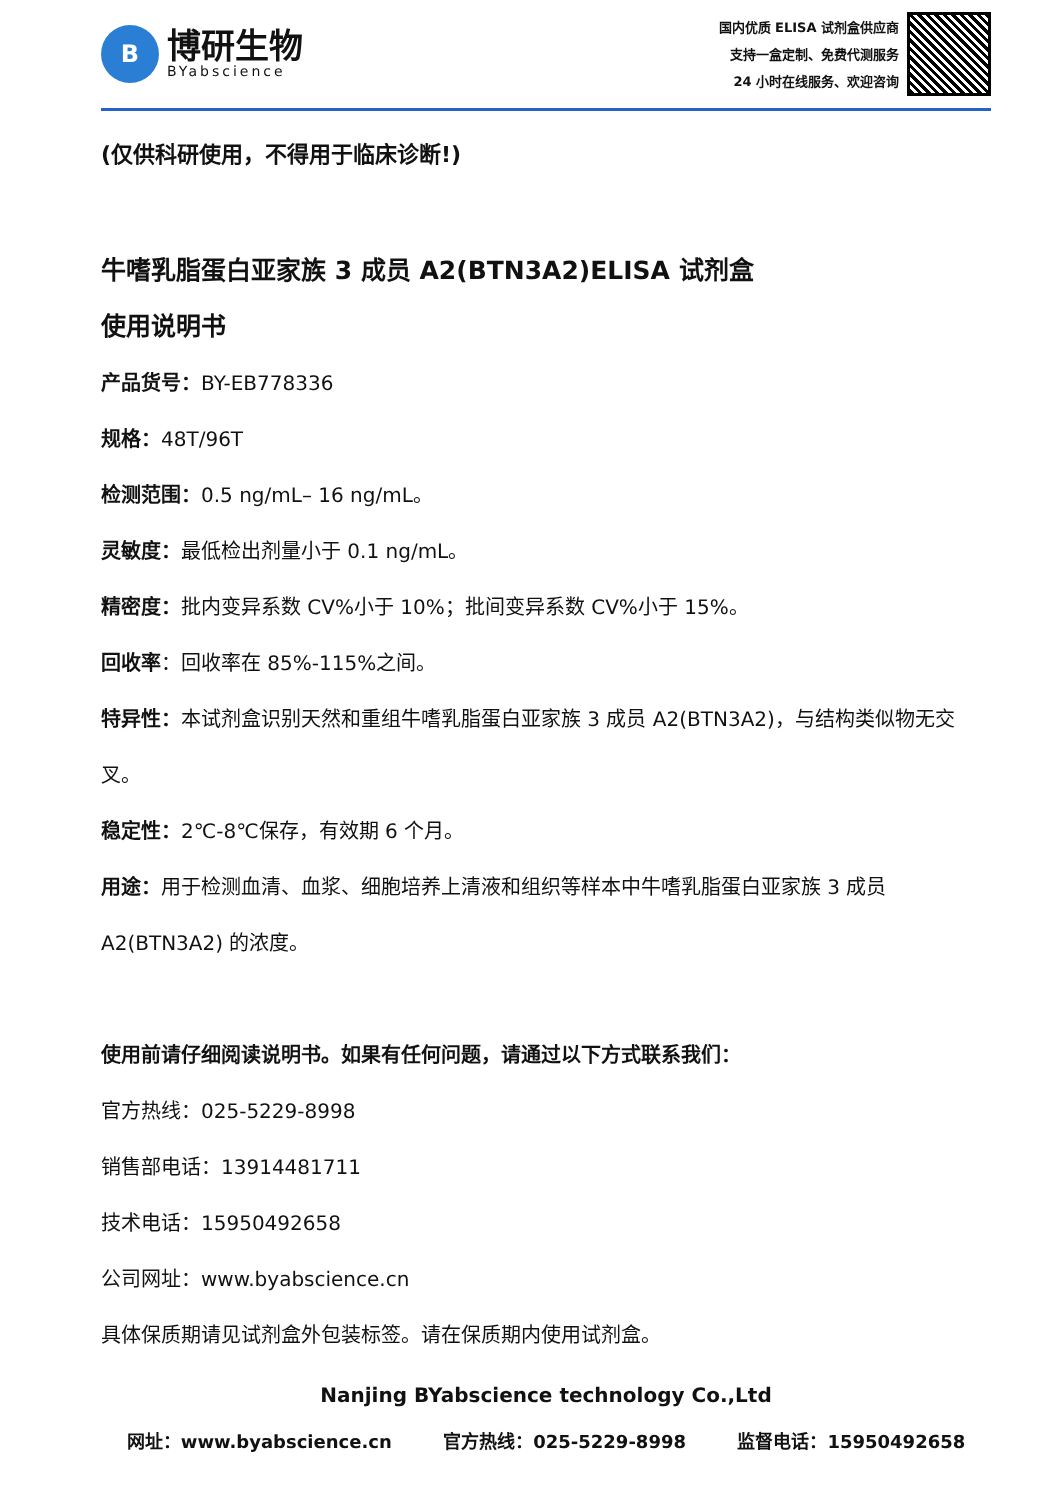B
博研生物
BYabscience
国内优质 ELISA 试剂盒供应商
支持一盒定制、免费代测服务
24 小时在线服务、欢迎咨询
(仅供科研使用，不得用于临床诊断!)
牛嗜乳脂蛋白亚家族 3 成员 A2(BTN3A2)ELISA 试剂盒
使用说明书
产品货号：BY-EB778336
规格：48T/96T
检测范围：0.5 ng/mL– 16 ng/mL。
灵敏度：最低检出剂量小于 0.1 ng/mL。
精密度：批内变异系数 CV%小于 10%；批间变异系数 CV%小于 15%。
回收率：回收率在 85%-115%之间。
特异性：本试剂盒识别天然和重组牛嗜乳脂蛋白亚家族 3 成员 A2(BTN3A2)，与结构类似物无交叉。
稳定性：2℃-8℃保存，有效期 6 个月。
用途：用于检测血清、血浆、细胞培养上清液和组织等样本中牛嗜乳脂蛋白亚家族 3 成员 A2(BTN3A2) 的浓度。
使用前请仔细阅读说明书。如果有任何问题，请通过以下方式联系我们：
官方热线：025-5229-8998
销售部电话：13914481711
技术电话：15950492658
公司网址：www.byabscience.cn
具体保质期请见试剂盒外包装标签。请在保质期内使用试剂盒。
Nanjing BYabscience technology Co.,Ltd
网址：www.byabscience.cn 官方热线：025-5229-8998 监督电话：15950492658